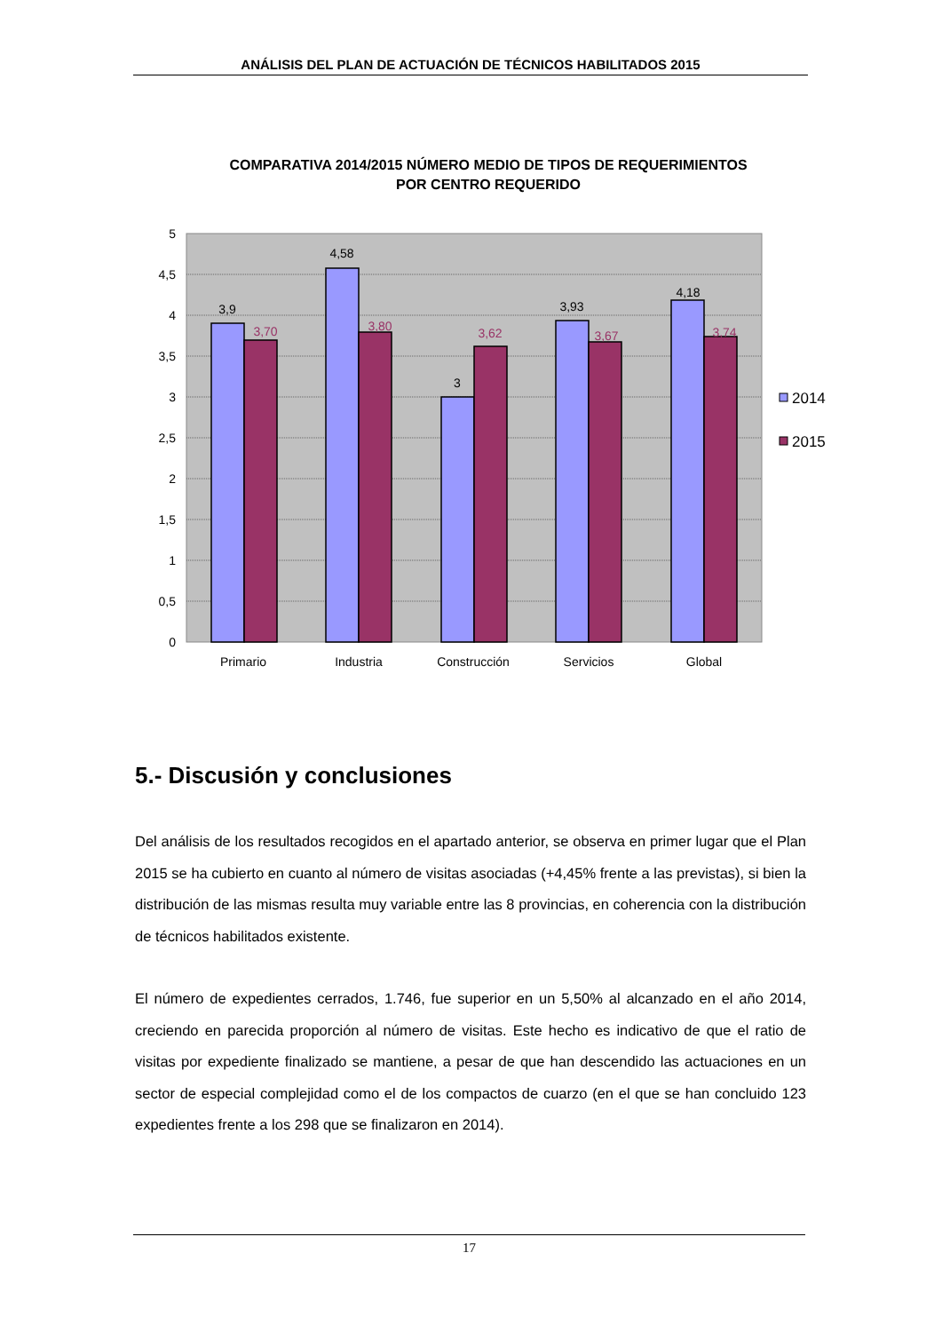ANÁLISIS DEL PLAN DE ACTUACIÓN DE TÉCNICOS HABILITADOS 2015
COMPARATIVA 2014/2015 NÚMERO MEDIO DE TIPOS DE REQUERIMIENTOS
POR CENTRO REQUERIDO
5
4,5
4
3,5
3
2,5
2
1,5
1
0,5
0
3,9
4,58
3
3,93
4,18
3,70
3,80
3,62
3,67
3,74
Primario
Industria
Construcción
Servicios
Global
2014
2015
5.- Discusión y conclusiones
Del análisis de los resultados recogidos en el apartado anterior, se observa en primer lugar que el Plan 2015 se ha cubierto en cuanto al número de visitas asociadas (+4,45% frente a las previstas), si bien la distribución de las mismas resulta muy variable entre las 8 provincias, en coherencia con la distribución de técnicos habilitados existente.
El número de expedientes cerrados, 1.746, fue superior en un 5,50% al alcanzado en el año 2014, creciendo en parecida proporción al número de visitas. Este hecho es indicativo de que el ratio de visitas por expediente finalizado se mantiene, a pesar de que han descendido las actuaciones en un sector de especial complejidad como el de los compactos de cuarzo (en el que se han concluido 123 expedientes frente a los 298 que se finalizaron en 2014).
17